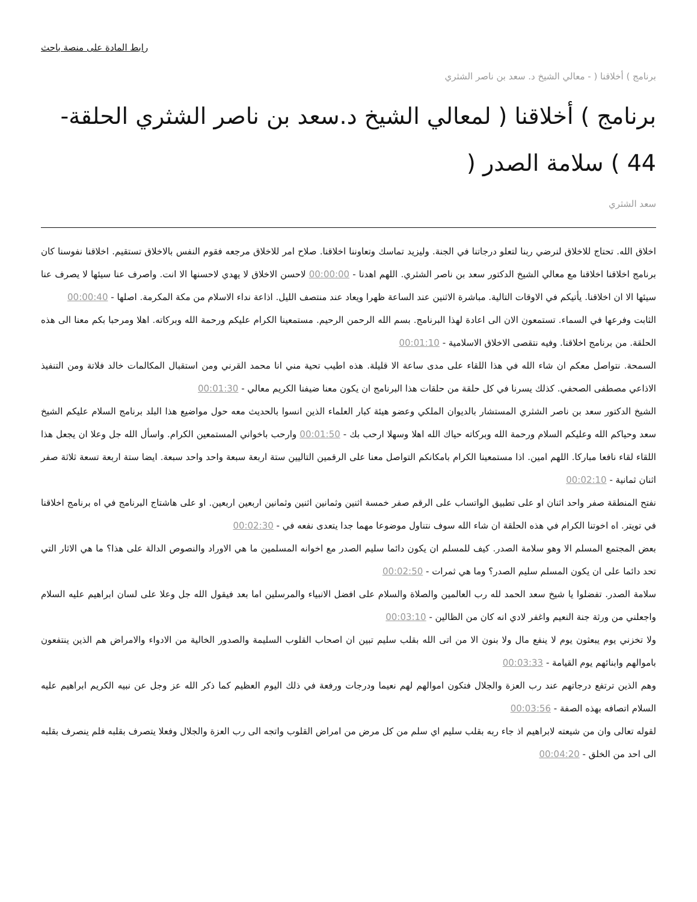رابط المادة على منصة باحث
برنامج ) أخلاقنا ( - معالي الشيخ د. سعد بن ناصر الشثري
برنامج ) أخلاقنا ( لمعالي الشيخ د.سعد بن ناصر الشثري الحلقة- 44 ) سلامة الصدر (
سعد الشثري
اخلاق الله. تحتاج للاخلاق لنرضي ربنا لتعلو درجاتنا في الجنة. وليزيد تماسك وتعاوننا اخلاقنا. صلاح امر للاخلاق مرجعه فقوم النفس بالاخلاق تستقيم. اخلاقنا نفوسنا كان برنامج اخلاقنا اخلاقنا مع معالي الشيخ الدكتور سعد بن ناصر الشثري. اللهم اهدنا - 00:00:00 لاحسن الاخلاق لا يهدي لاحسنها الا انت. واصرف عنا سيئها لا يصرف عنا سيئها الا ان اخلاقنا. يأتيكم في الاوقات التالية. مباشرة الاثنين عند الساعة ظهرا ويعاد عند منتصف الليل. اذاعة نداء الاسلام من مكة المكرمة. اصلها - 00:00:40
الثابت وفرعها في السماء. تستمعون الان الى اعادة لهذا البرنامج. بسم الله الرحمن الرحيم. مستمعينا الكرام عليكم ورحمة الله وبركاته. اهلا ومرحبا بكم معنا الى هذه الحلقة. من برنامج اخلاقنا. وفيه نتقصى الاخلاق الاسلامية - 00:01:10
السمحة. نتواصل معكم ان شاء الله في هذا اللقاء على مدى ساعة الا قليلة. هذه اطيب تحية مني انا محمد القرني ومن استقبال المكالمات خالد فلاتة ومن التنفيذ الاذاعي مصطفى الصحفي. كذلك يسرنا في كل حلقة من حلقات هذا البرنامج ان يكون معنا ضيفنا الكريم معالي - 00:01:30
الشيخ الدكتور سعد بن ناصر الشثري المستشار بالديوان الملكي وعضو هيئة كبار العلماء الذين انسوا بالحديث معه حول مواضيع هذا البلد برنامج السلام عليكم الشيخ سعد وحياكم الله وعليكم السلام ورحمة الله وبركاته حياك الله اهلا وسهلا ارحب بك - 00:01:50 وارحب باخواني المستمعين الكرام. واسأل الله جل وعلا ان يجعل هذا اللقاء لقاء نافعا مباركا. اللهم امين. اذا مستمعينا الكرام بامكانكم التواصل معنا على الرقمين التاليين ستة اربعة سبعة واحد واحد سبعة. ايضا ستة اربعة تسعة ثلاثة صفر اثنان ثمانية - 00:02:10
نفتح المنطقة صفر واحد اثنان او على تطبيق الواتساب على الرقم صفر خمسة اثنين وثمانين اثنين وثمانين اربعين اربعين. او على هاشتاج البرنامج في اه برنامج اخلاقنا في تويتر. اه اخوتنا الكرام في هذه الحلقة ان شاء الله سوف نتناول موضوعا مهما جدا يتعدى نفعه في - 00:02:30
بعض المجتمع المسلم الا وهو سلامة الصدر. كيف للمسلم ان يكون دائما سليم الصدر مع اخوانه المسلمين ما هي الاوراد والنصوص الدالة على هذا؟ ما هي الاثار التي تحد دائما على ان يكون المسلم سليم الصدر؟ وما هي ثمرات - 00:02:50
سلامة الصدر. تفضلوا يا شيخ سعد الحمد لله رب العالمين والصلاة والسلام على افضل الانبياء والمرسلين اما بعد فيقول الله جل وعلا على لسان ابراهيم عليه السلام واجعلني من ورثة جنة النعيم واغفر لادي انه كان من الظالين - 00:03:10
ولا تخزني يوم يبعثون يوم لا ينفع مال ولا بنون الا من اتى الله بقلب سليم تبين ان اصحاب القلوب السليمة والصدور الخالية من الادواء والامراض هم الذين ينتفعون باموالهم وابنائهم يوم القيامة - 00:03:33
وهم الذين ترتفع درجاتهم عند رب العزة والجلال فتكون اموالهم لهم نعيما ودرجات ورفعة في ذلك اليوم العظيم كما ذكر الله عز وجل عن نبيه الكريم ابراهيم عليه السلام اتصافه بهذه الصفة - 00:03:56
لقوله تعالى وان من شيعته لابراهيم اذ جاء ربه بقلب سليم اي سلم من كل مرض من امراض القلوب واتجه الى رب العزة والجلال وفعلا يتصرف بقلبه فلم ينصرف بقلبه الى احد من الخلق - 00:04:20